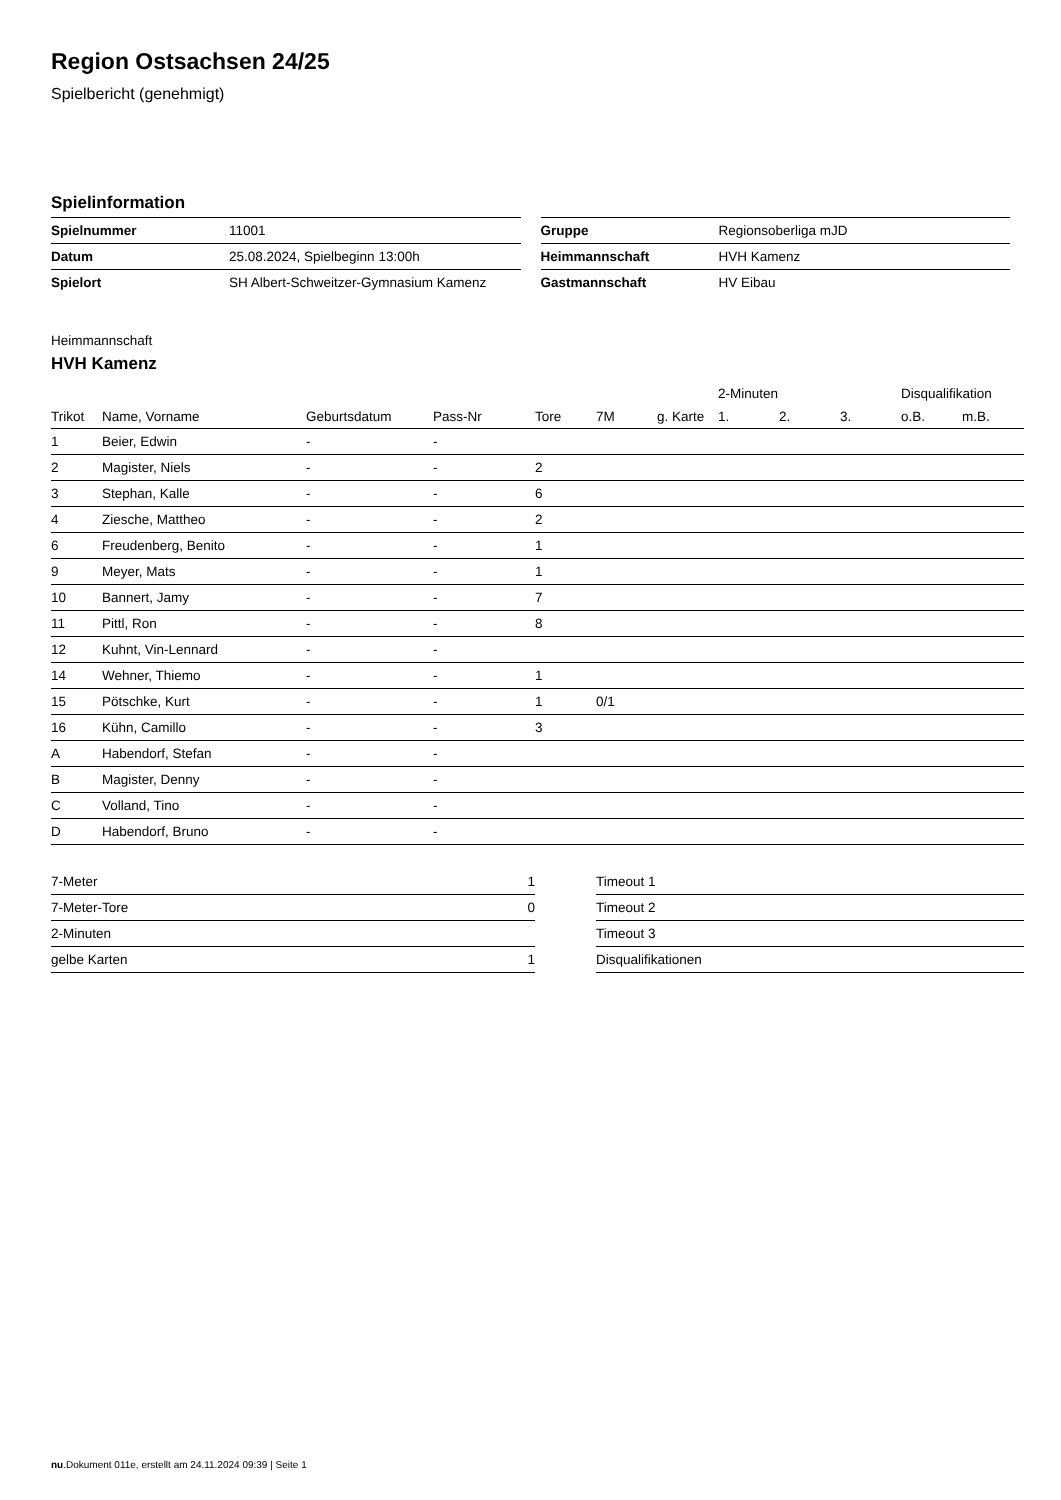Region Ostsachsen 24/25
Spielbericht (genehmigt)
Spielinformation
| Spielnummer | 11001 |
| Datum | 25.08.2024, Spielbeginn 13:00h |
| Spielort | SH Albert-Schweitzer-Gymnasium Kamenz |
| Gruppe | Regionsoberliga mJD |
| Heimmannschaft | HVH Kamenz |
| Gastmannschaft | HV Eibau |
Heimmannschaft
HVH Kamenz
| | | | | | | | 2-Minuten | | | Disqualifikation | |
| --- | --- | --- | --- | --- | --- | --- | --- | --- | --- | --- | --- |
| Trikot | Name, Vorname | Geburtsdatum | Pass-Nr | Tore | 7M | g. Karte | 1. | 2. | 3. | o.B. | m.B. |
| 1 | Beier, Edwin | - | - | | | | | | | | |
| 2 | Magister, Niels | - | - | 2 | | | | | | | |
| 3 | Stephan, Kalle | - | - | 6 | | | | | | | |
| 4 | Ziesche, Mattheo | - | - | 2 | | | | | | | |
| 6 | Freudenberg, Benito | - | - | 1 | | | | | | | |
| 9 | Meyer, Mats | - | - | 1 | | | | | | | |
| 10 | Bannert, Jamy | - | - | 7 | | | | | | | |
| 11 | Pittl, Ron | - | - | 8 | | | | | | | |
| 12 | Kuhnt, Vin-Lennard | - | - | | | | | | | | |
| 14 | Wehner, Thiemo | - | - | 1 | | | | | | | |
| 15 | Pötschke, Kurt | - | - | 1 | 0/1 | | | | | | |
| 16 | Kühn, Camillo | - | - | 3 | | | | | | | |
| A | Habendorf, Stefan | - | - | | | | | | | | |
| B | Magister, Denny | - | - | | | | | | | | |
| C | Volland, Tino | - | - | | | | | | | | |
| D | Habendorf, Bruno | - | - | | | | | | | | |
| 7-Meter | 1 |
| 7-Meter-Tore | 0 |
| 2-Minuten | |
| gelbe Karten | 1 |
| Timeout 1 |
| Timeout 2 |
| Timeout 3 |
| Disqualifikationen |
nu.Dokument 011e, erstellt am 24.11.2024 09:39 | Seite 1